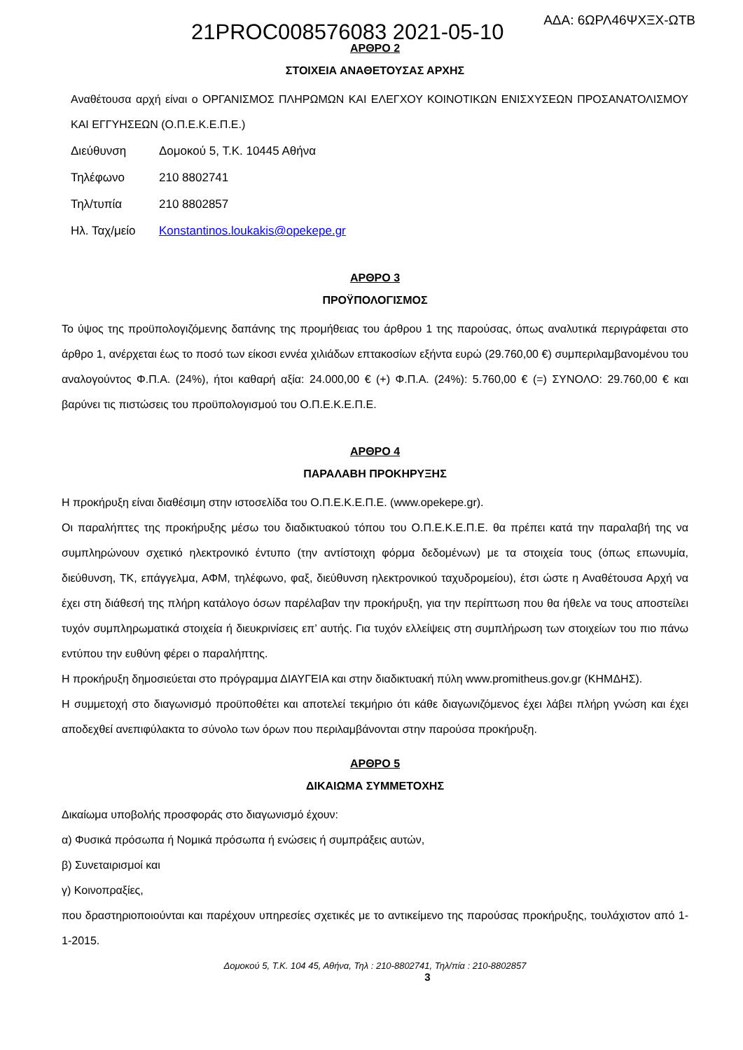21PROC008576083 2021-05-10 ΑΔΑ: 6ΩΡΛ46ΨΧΞΧ-ΩΤΒ
ΑΡΘΡΟ 2
ΣΤΟΙΧΕΙΑ ΑΝΑΘΕΤΟΥΣΑΣ ΑΡΧΗΣ
Αναθέτουσα αρχή είναι ο ΟΡΓΑΝΙΣΜΟΣ ΠΛΗΡΩΜΩΝ ΚΑΙ ΕΛΕΓΧΟΥ ΚΟΙΝΟΤΙΚΩΝ ΕΝΙΣΧΥΣΕΩΝ ΠΡΟΣΑΝΑΤΟΛΙΣΜΟΥ ΚΑΙ ΕΓΓΥΗΣΕΩΝ (Ο.Π.Ε.Κ.Ε.Π.Ε.)
| Διεύθυνση | Δομοκού 5, Τ.Κ. 10445 Αθήνα |
| Τηλέφωνο | 210 8802741 |
| Τηλ/τυπία | 210 8802857 |
| Ηλ. Ταχ/μείο | Konstantinos.loukakis@opekepe.gr |
ΑΡΘΡΟ 3
ΠΡΟΫΠΟΛΟΓΙΣΜΟΣ
Το ύψος της προϋπολογιζόμενης δαπάνης της προμήθειας του άρθρου 1 της παρούσας, όπως αναλυτικά περιγράφεται στο άρθρο 1, ανέρχεται έως το ποσό των είκοσι εννέα χιλιάδων επτακοσίων εξήντα ευρώ (29.760,00 €) συμπεριλαμβανομένου του αναλογούντος Φ.Π.Α. (24%), ήτοι καθαρή αξία: 24.000,00 € (+) Φ.Π.Α. (24%): 5.760,00 € (=) ΣΥΝΟΛΟ: 29.760,00 € και βαρύνει τις πιστώσεις του προϋπολογισμού του Ο.Π.Ε.Κ.Ε.Π.Ε.
ΑΡΘΡΟ 4
ΠΑΡΑΛΑΒΗ ΠΡΟΚΗΡΥΞΗΣ
Η προκήρυξη είναι διαθέσιμη στην ιστοσελίδα του Ο.Π.Ε.Κ.Ε.Π.Ε. (www.opekepe.gr).
Οι παραλήπτες της προκήρυξης μέσω του διαδικτυακού τόπου του Ο.Π.Ε.Κ.Ε.Π.Ε. θα πρέπει κατά την παραλαβή της να συμπληρώνουν σχετικό ηλεκτρονικό έντυπο (την αντίστοιχη φόρμα δεδομένων) με τα στοιχεία τους (όπως επωνυμία, διεύθυνση, ΤΚ, επάγγελμα, ΑΦΜ, τηλέφωνο, φαξ, διεύθυνση ηλεκτρονικού ταχυδρομείου), έτσι ώστε η Αναθέτουσα Αρχή να έχει στη διάθεσή της πλήρη κατάλογο όσων παρέλαβαν την προκήρυξη, για την περίπτωση που θα ήθελε να τους αποστείλει τυχόν συμπληρωματικά στοιχεία ή διευκρινίσεις επ’ αυτής. Για τυχόν ελλείψεις στη συμπλήρωση των στοιχείων του πιο πάνω εντύπου την ευθύνη φέρει ο παραλήπτης.
Η προκήρυξη δημοσιεύεται στο πρόγραμμα ΔΙΑΥΓΕΙΑ και στην διαδικτυακή πύλη www.promitheus.gov.gr (ΚΗΜΔΗΣ).
Η συμμετοχή στο διαγωνισμό προϋποθέτει και αποτελεί τεκμήριο ότι κάθε διαγωνιζόμενος έχει λάβει πλήρη γνώση και έχει αποδεχθεί ανεπιφύλακτα το σύνολο των όρων που περιλαμβάνονται στην παρούσα προκήρυξη.
ΑΡΘΡΟ 5
ΔΙΚΑΙΩΜΑ ΣΥΜΜΕΤΟΧΗΣ
Δικαίωμα υποβολής προσφοράς στο διαγωνισμό έχουν:
α) Φυσικά πρόσωπα ή Νομικά πρόσωπα ή ενώσεις ή συμπράξεις αυτών,
β) Συνεταιρισμοί και
γ) Κοινοπραξίες,
που δραστηριοποιούνται και παρέχουν υπηρεσίες σχετικές με το αντικείμενο της παρούσας προκήρυξης, τουλάχιστον από 1-1-2015.
Δομοκού 5, Τ.Κ. 104 45, Αθήνα, Τηλ : 210-8802741, Τηλ/πία : 210-8802857
3